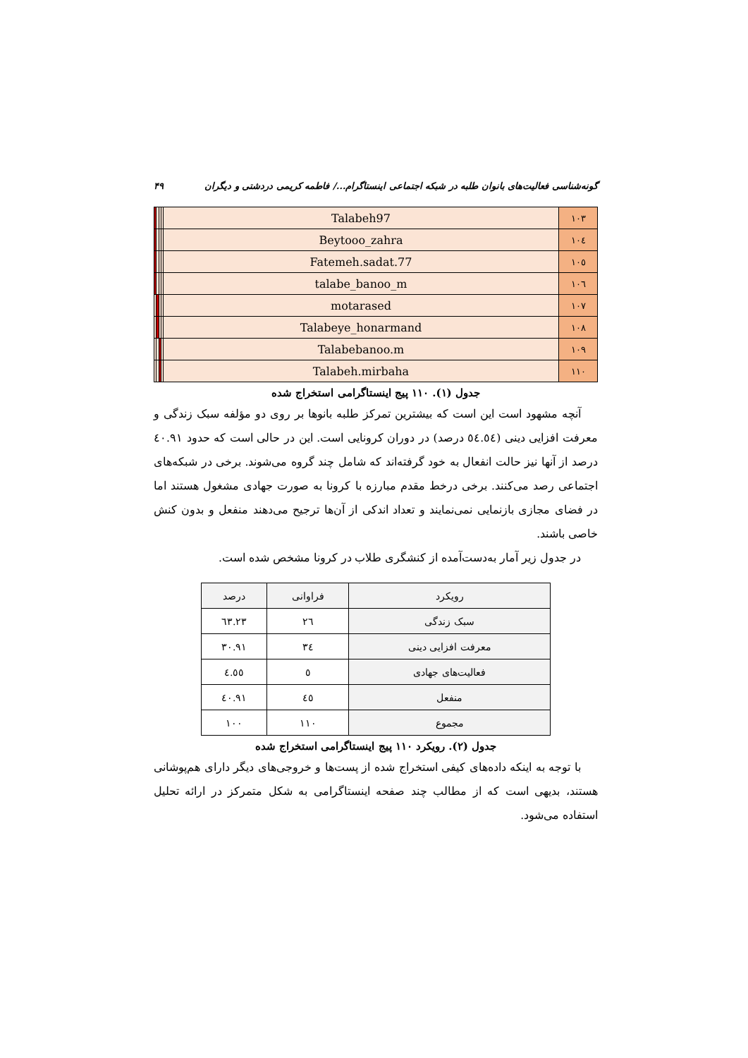گونه‌شناسی فعالیت‌های بانوان طلبه در شبکه اجتماعی اینستاگرام.../ فاطمه کریمی دردشتی و دیگران ۴۹
| ۱۰۳ | Talabeh97 | | | | |
| ۱۰٤ | Beytooo_zahra | | | | |
| ۱۰٥ | Fatemeh.sadat.77 | | | | |
| ۱۰٦ | talabe_banoo_m | | | | |
| ۱۰۷ | motarased | | | | |
| ۱۰۸ | Talabeye_honarmand | | | | |
| ۱۰۹ | Talabebanoo.m | | | | |
| ۱۱۰ | Talabeh.mirbaha | | | | |
جدول (۱). ۱۱۰ پیج اینستاگرامی استخراج شده
آنچه مشهود است این است که بیشترین تمرکز طلبه بانوها بر روی دو مؤلفه سبک زندگی و معرفت افزایی دینی (٥٤.٥٤ درصد) در دوران کرونایی است. این در حالی است که حدود ٤۰.۹۱ درصد از آنها نیز حالت انفعال به خود گرفته‌اند که شامل چند گروه می‌شوند. برخی در شبکه‌های اجتماعی رصد می‌کنند. برخی درخط مقدم مبارزه با کرونا به صورت جهادی مشغول هستند اما در فضای مجازی بازنمایی نمی‌نمایند و تعداد اندکی از آن‌ها ترجیح می‌دهند منفعل و بدون کنش خاصی باشند.
در جدول زیر آمار به‌دست‌آمده از کنشگری طلاب در کرونا مشخص شده است.
| رویکرد | فراوانی | درصد |
| --- | --- | --- |
| سبک زندگی | ۲٦ | ۲۳.٦۳ |
| معرفت افزایی دینی | ۳٤ | ۳۰.۹۱ |
| فعالیت‌های جهادی | ٥ | ٤.٥٥ |
| منفعل | ٤٥ | ٤۰.۹۱ |
| مجموع | ۱۱۰ | ۱۰۰ |
جدول (۲). رویکرد ۱۱۰ پیج اینستاگرامی استخراج شده
با توجه به اینکه داده‌های کیفی استخراج شده از پست‌ها و خروجی‌های دیگر دارای هم‌پوشانی هستند، بدیهی است که از مطالب چند صفحه اینستاگرامی به شکل متمرکز در ارائه تحلیل استفاده می‌شود.